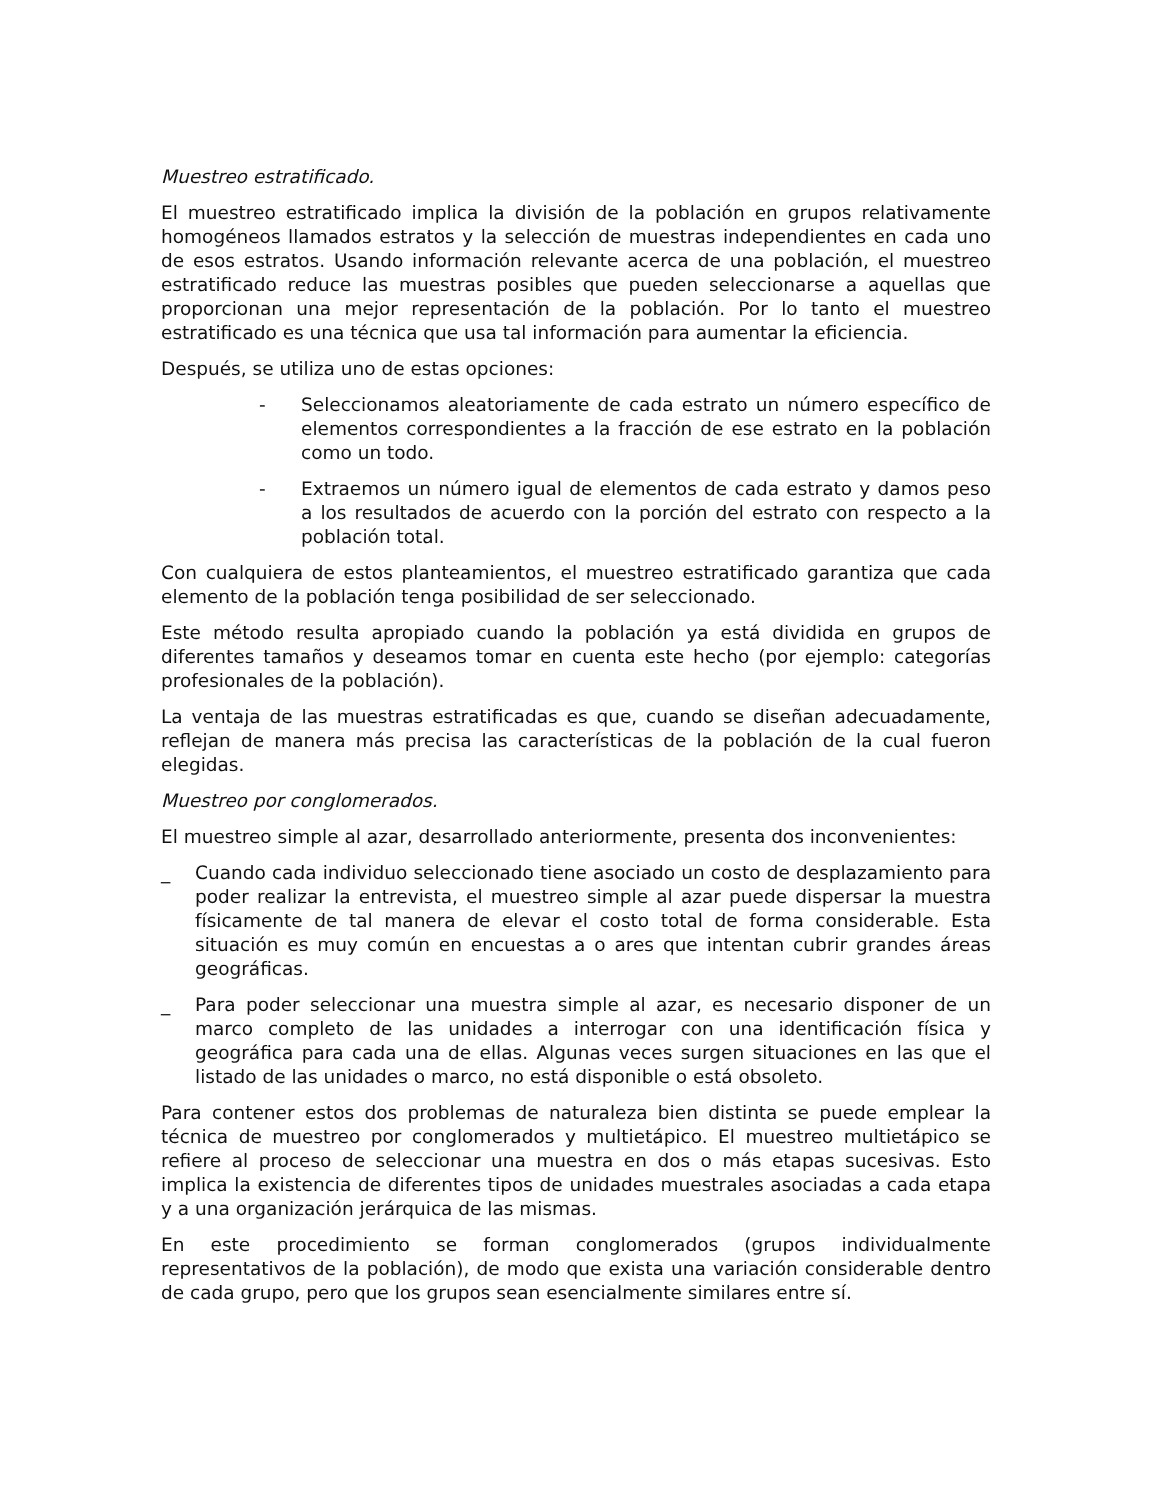Muestreo estratificado.
El muestreo estratificado implica la división de la población en grupos relativamente homogéneos llamados estratos y la selección de muestras independientes en cada uno de esos estratos. Usando información relevante acerca de una población, el muestreo estratificado reduce las muestras posibles que pueden seleccionarse a aquellas que proporcionan una mejor representación de la población. Por lo tanto el muestreo estratificado es una técnica que usa tal información para aumentar la eficiencia.
Después, se utiliza uno de estas opciones:
- Seleccionamos aleatoriamente de cada estrato un número específico de elementos correspondientes a la fracción de ese estrato en la población como un todo.
- Extraemos un número igual de elementos de cada estrato y damos peso a los resultados de acuerdo con la porción del estrato con respecto a la población total.
Con cualquiera de estos planteamientos, el muestreo estratificado garantiza que cada elemento de la población tenga posibilidad de ser seleccionado.
Este método resulta apropiado cuando la población ya está dividida en grupos de diferentes tamaños y deseamos tomar en cuenta este hecho (por ejemplo: categorías profesionales de la población).
La ventaja de las muestras estratificadas es que, cuando se diseñan adecuadamente, reflejan de manera más precisa las características de la población de la cual fueron elegidas.
Muestreo por conglomerados.
El muestreo simple al azar, desarrollado anteriormente, presenta dos inconvenientes:
_ Cuando cada individuo seleccionado tiene asociado un costo de desplazamiento para poder realizar la entrevista, el muestreo simple al azar puede dispersar la muestra físicamente de tal manera de elevar el costo total de forma considerable. Esta situación es muy común en encuestas a o ares que intentan cubrir grandes áreas geográficas.
_ Para poder seleccionar una muestra simple al azar, es necesario disponer de un marco completo de las unidades a interrogar con una identificación física y geográfica para cada una de ellas. Algunas veces surgen situaciones en las que el listado de las unidades o marco, no está disponible o está obsoleto.
Para contener estos dos problemas de naturaleza bien distinta se puede emplear la técnica de muestreo por conglomerados y multietápico. El muestreo multietápico se refiere al proceso de seleccionar una muestra en dos o más etapas sucesivas. Esto implica la existencia de diferentes tipos de unidades muestrales asociadas a cada etapa y a una organización jerárquica de las mismas.
En este procedimiento se forman conglomerados (grupos individualmente representativos de la población), de modo que exista una variación considerable dentro de cada grupo, pero que los grupos sean esencialmente similares entre sí.